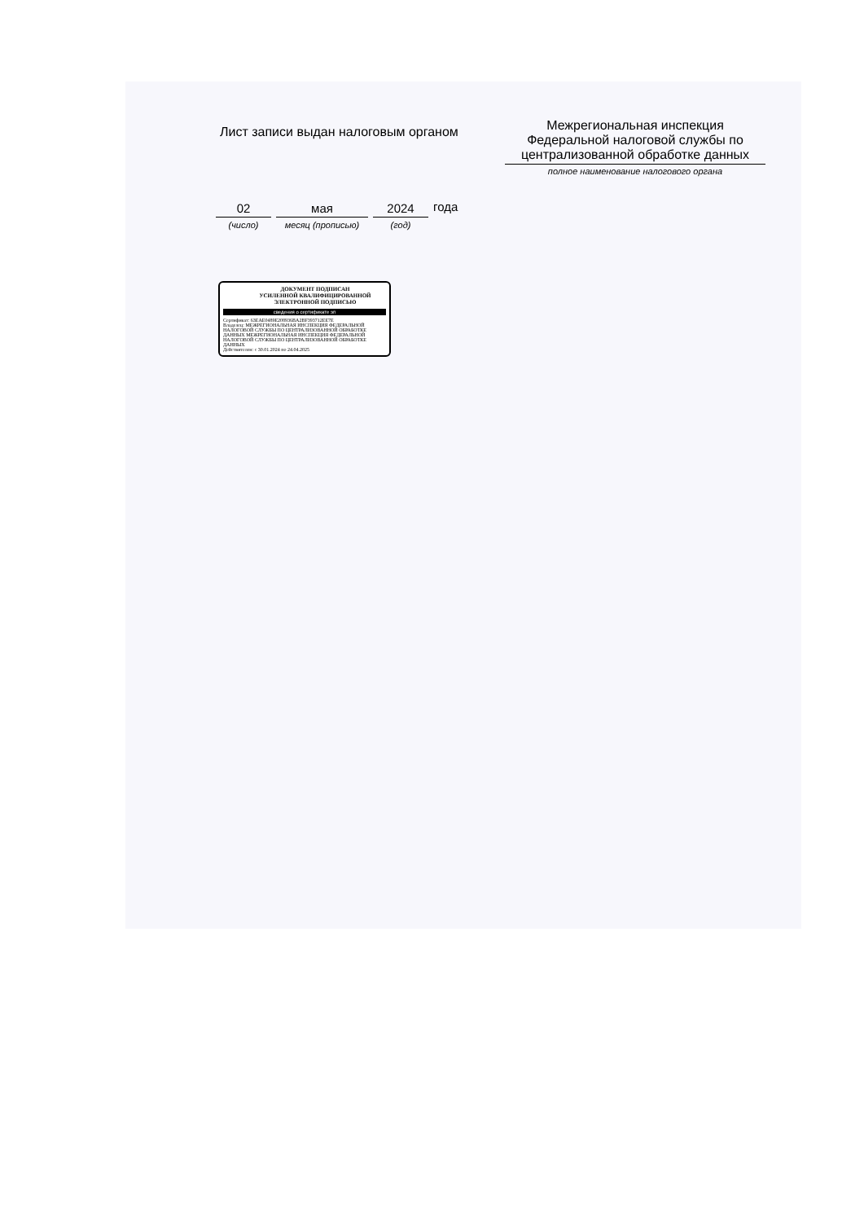Лист записи выдан налоговым органом
Межрегиональная инспекция Федеральной налоговой службы по централизованной обработке данных
полное наименование налогового органа
02
(число)
мая
месяц (прописью)
2024
(год)
года
ДОКУМЕНТ ПОДПИСАН
УСИЛЕННОЙ КВАЛИФИЦИРОВАННОЙ
ЭЛЕКТРОННОЙ ПОДПИСЬЮ
сведения о сертификате эп
Сертификат: 63EAE0489E208936BA2BF393712EE7E
Владелец: МЕЖРЕГИОНАЛЬНАЯ ИНСПЕКЦИЯ ФЕДЕРАЛЬНОЙ НАЛОГОВОЙ СЛУЖБЫ ПО ЦЕНТРАЛИЗОВАННОЙ ОБРАБОТКЕ ДАННЫХ МЕЖРЕГИОНАЛЬНАЯ ИНСПЕКЦИЯ ФЕДЕРАЛЬНОЙ НАЛОГОВОЙ СЛУЖБЫ ПО ЦЕНТРАЛИЗОВАННОЙ ОБРАБОТКЕ ДАННЫХ
Действителен: с 30.01.2024 по 24.04.2025